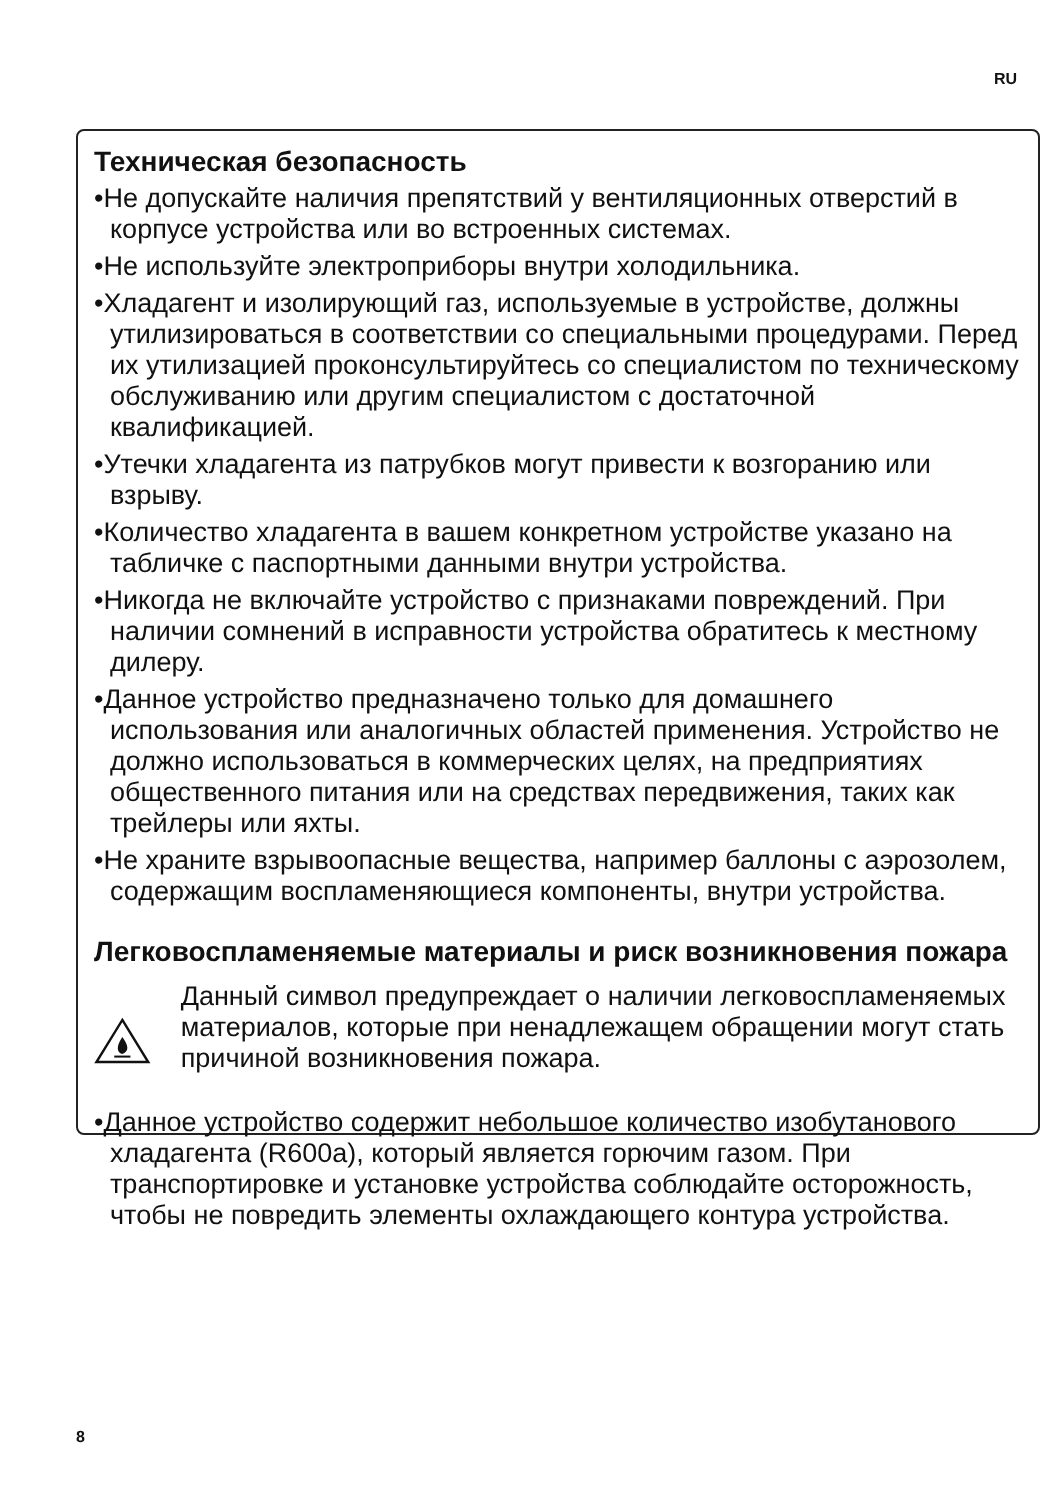RU
Техническая безопасность
•Не допускайте наличия препятствий у вентиляционных отверстий в корпусе устройства или во встроенных системах.
•Не используйте электроприборы внутри холодильника.
•Хладагент и изолирующий газ, используемые в устройстве, должны утилизироваться в соответствии со специальными процедурами. Перед их утилизацией проконсультируйтесь со специалистом по техническому обслуживанию или другим специалистом с достаточной квалификацией.
•Утечки хладагента из патрубков могут привести к возгоранию или взрыву.
•Количество хладагента в вашем конкретном устройстве указано на табличке с паспортными данными внутри устройства.
•Никогда не включайте устройство с признаками повреждений. При наличии сомнений в исправности устройства обратитесь к местному дилеру.
•Данное устройство предназначено только для домашнего использования или аналогичных областей применения. Устройство не должно использоваться в коммерческих целях, на предприятиях общественного питания или на средствах передвижения, таких как трейлеры или яхты.
•Не храните взрывоопасные вещества, например баллоны с аэрозолем, содержащим воспламеняющиеся компоненты, внутри устройства.
Легковоспламеняемые материалы и риск возникновения пожара
Данный символ предупреждает о наличии легковоспламеняемых материалов, которые при ненадлежащем обращении могут стать причиной возникновения пожара.
•Данное устройство содержит небольшое количество изобутанового хладагента (R600a), который является горючим газом. При транспортировке и установке устройства соблюдайте осторожность, чтобы не повредить элементы охлаждающего контура устройства.
8